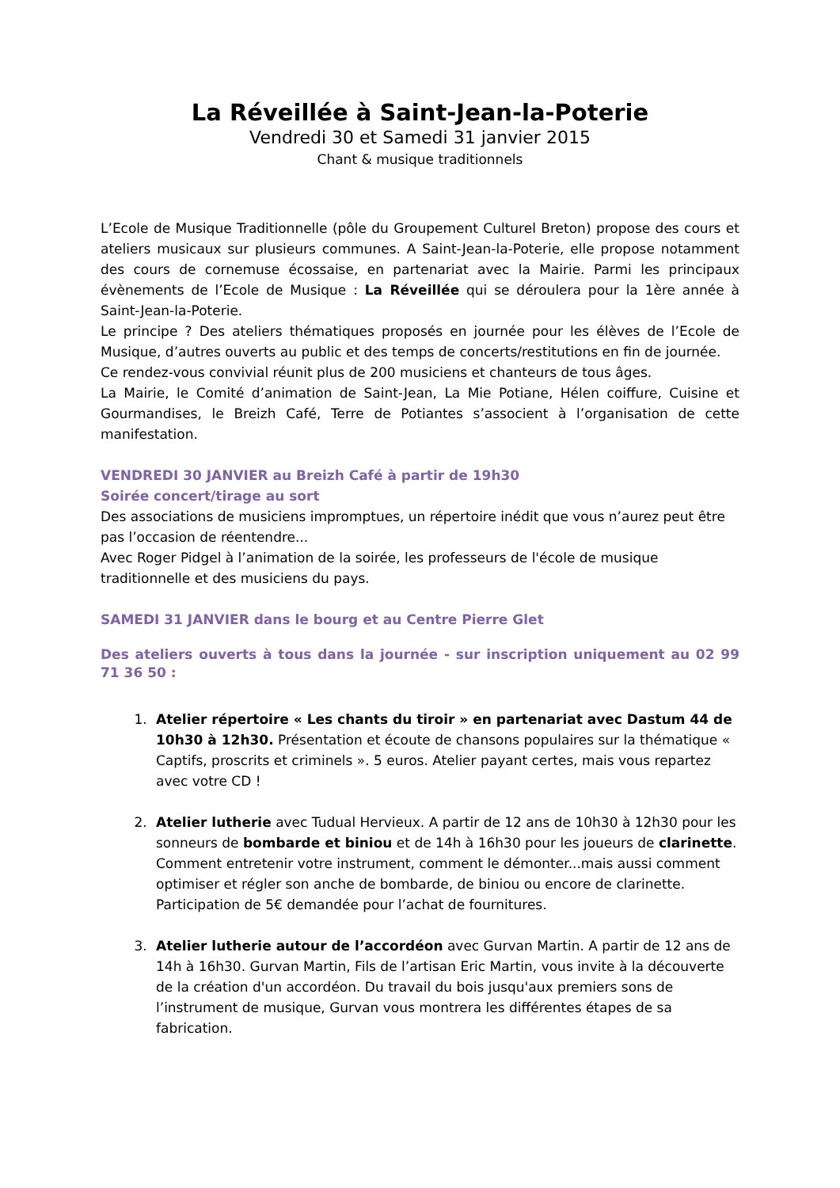La Réveillée à Saint-Jean-la-Poterie
Vendredi 30 et Samedi 31 janvier 2015
Chant & musique traditionnels
L’Ecole de Musique Traditionnelle (pôle du Groupement Culturel Breton) propose des cours et ateliers musicaux sur plusieurs communes. A Saint-Jean-la-Poterie, elle propose notamment des cours de cornemuse écossaise, en partenariat avec la Mairie. Parmi les principaux évènements de l’Ecole de Musique : La Réveillée qui se déroulera pour la 1ère année à Saint-Jean-la-Poterie.
Le principe ? Des ateliers thématiques proposés en journée pour les élèves de l’Ecole de Musique, d’autres ouverts au public et des temps de concerts/restitutions en fin de journée.
Ce rendez-vous convivial réunit plus de 200 musiciens et chanteurs de tous âges.
La Mairie, le Comité d’animation de Saint-Jean, La Mie Potiane, Hélen coiffure, Cuisine et Gourmandises, le Breizh Café, Terre de Potiantes s’associent à l’organisation de cette manifestation.
VENDREDI 30 JANVIER au Breizh Café à partir de 19h30
Soirée concert/tirage au sort
Des associations de musiciens impromptues, un répertoire inédit que vous n’aurez peut être pas l’occasion de réentendre...
Avec Roger Pidgel à l’animation de la soirée, les professeurs de l'école de musique traditionnelle et des musiciens du pays.
SAMEDI 31 JANVIER dans le bourg et au Centre Pierre Glet
Des ateliers ouverts à tous dans la journée - sur inscription uniquement au 02 99 71 36 50 :
1. Atelier répertoire « Les chants du tiroir » en partenariat avec Dastum 44 de 10h30 à 12h30. Présentation et écoute de chansons populaires sur la thématique « Captifs, proscrits et criminels ». 5 euros. Atelier payant certes, mais vous repartez avec votre CD !
2. Atelier lutherie avec Tudual Hervieux. A partir de 12 ans de 10h30 à 12h30 pour les sonneurs de bombarde et biniou et de 14h à 16h30 pour les joueurs de clarinette. Comment entretenir votre instrument, comment le démonter...mais aussi comment optimiser et régler son anche de bombarde, de biniou ou encore de clarinette. Participation de 5€ demandée pour l’achat de fournitures.
3. Atelier lutherie autour de l’accordéon avec Gurvan Martin. A partir de 12 ans de 14h à 16h30. Gurvan Martin, Fils de l’artisan Eric Martin, vous invite à la découverte de la création d'un accordéon. Du travail du bois jusqu'aux premiers sons de l’instrument de musique, Gurvan vous montrera les différentes étapes de sa fabrication.